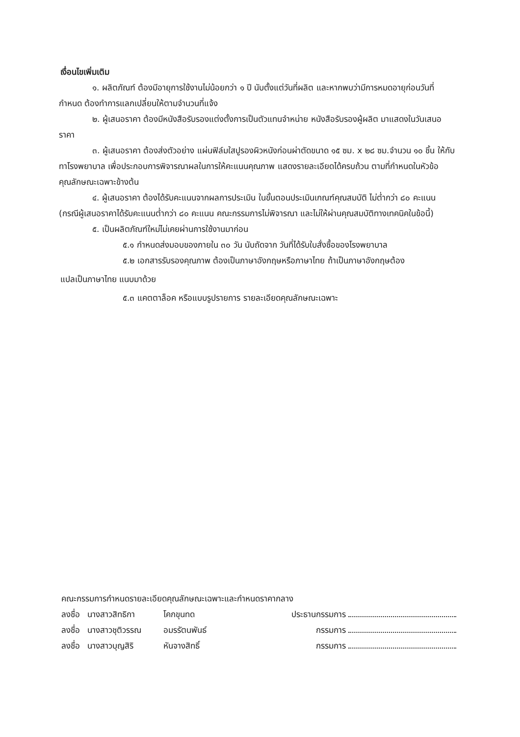เงื่อนไขเพิ่มเติม
๑. ผลิตภัณฑ์ ต้องมีอายุการใช้งานไม่น้อยกว่า ๑ ปี นับตั้งแต่วันที่ผลิต และหากพบว่ามีการหมดอายุก่อนวันที่กำหนด ต้องทำการแลกเปลี่ยนให้ตามจำนวนที่แจ้ง
๒. ผู้เสนอราคา ต้องมีหนังสือรับรองแต่งตั้งการเป็นตัวแทนจำหน่าย หนังสือรับรองผู้ผลิต มาแสดงในวันเสนอราคา
๓. ผู้เสนอราคา ต้องส่งตัวอย่าง แผ่นฟิล์มใสปูรองผิวหนังก่อนผ่าตัดขนาด ๑๕ ซม. x ๒๘ ซม.จำนวน ๑๐ ชิ้น ให้กับทาโรงพยาบาล เพื่อประกอบการพิจารณาผลในการให้คะแนนคุณภาพ แสดงรายละเอียดได้ครบถ้วน ตามที่กำหนดในหัวข้อคุณลักษณะเฉพาะข้างต้น
๔. ผู้เสนอราคา ต้องได้รับคะแนนจากผลการประเมิน ในขั้นตอนประเมินเกณฑ์คุณสมบัติ ไม่ต่ำกว่า ๘๐ คะแนน (กรณีผู้เสนอราคาได้รับคะแนนต่ำกว่า ๘๐ คะแนน คณะกรรมการไม่พิจารณา และไม่ให้ผ่านคุณสมบัติทางเทคนิคในข้อนี้)
๕. เป็นผลิตภัณฑ์ใหม่ไม่เคยผ่านการใช้งานมาก่อน
๕.๑ กำหนดส่งมอบของภายใน ๓๐ วัน นับถัดจาก วันที่ได้รับใบสั่งซื้อของโรงพยาบาล
๕.๒ เอกสารรับรองคุณภาพ ต้องเป็นภาษาอังกฤษหรือภาษาไทย ถ้าเป็นภาษาอังกฤษต้อง
แปลเป็นภาษาไทย แนบมาด้วย
๕.๓ แคตตาล็อค หรือแบบรูปรายการ รายละเอียดคุณลักษณะเฉพาะ
คณะกรรมการกำหนดรายละเอียดคุณลักษณะเฉพาะและกำหนดราคากลาง
| ลงชื่อ | นางสาวสิทธิกา | โคกขุนทด | ประธานกรรมการ |
| ลงชื่อ | นางสาวชุติวรรณ | อมรรัตนพันธ์ | กรรมการ |
| ลงชื่อ | นางสาวบุญสิริ | หันจางสิทธิ์ | กรรมการ |